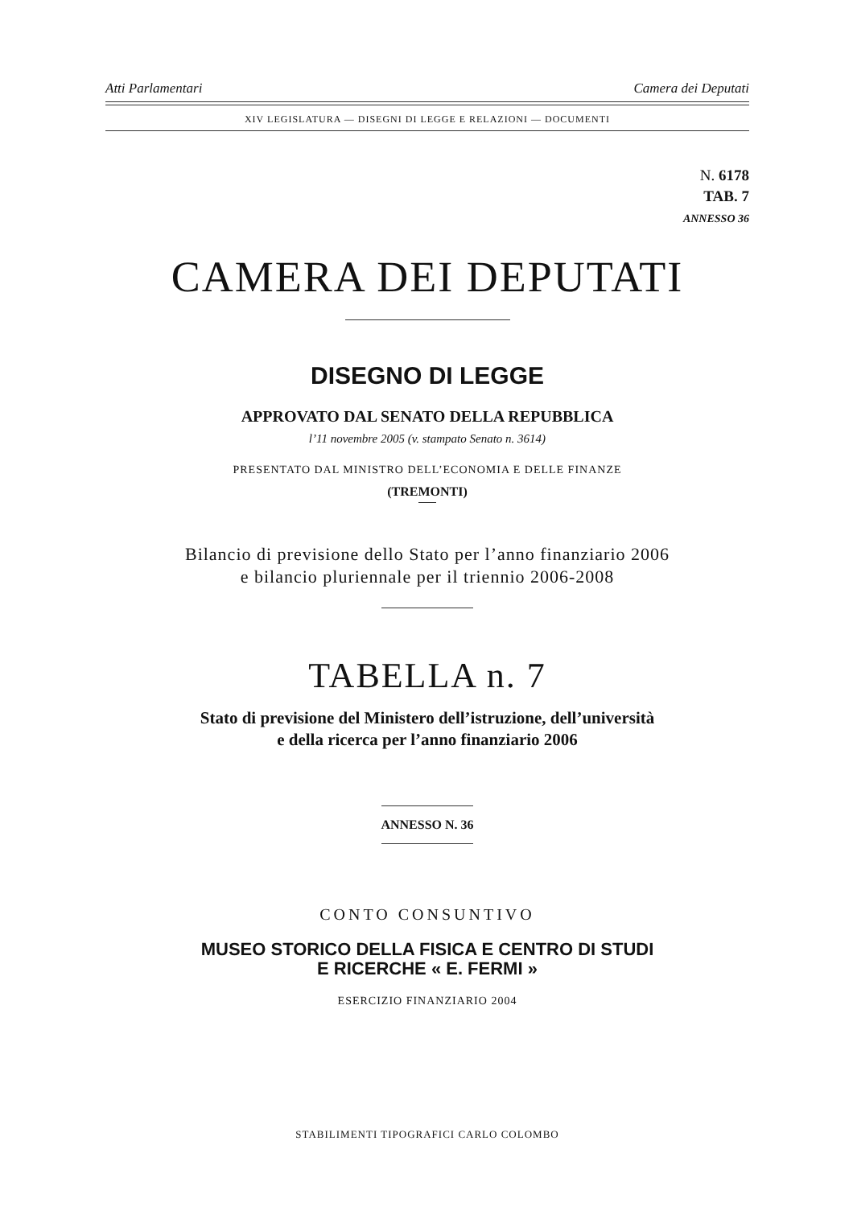Atti Parlamentari Camera dei Deputati
XIV LEGISLATURA — DISEGNI DI LEGGE E RELAZIONI — DOCUMENTI
N. 6178
TAB. 7
ANNESSO 36
CAMERA DEI DEPUTATI
DISEGNO DI LEGGE
APPROVATO DAL SENATO DELLA REPUBBLICA
l’11 novembre 2005 (v. stampato Senato n. 3614)
PRESENTATO DAL MINISTRO DELL’ECONOMIA E DELLE FINANZE
(TREMONTI)
Bilancio di previsione dello Stato per l’anno finanziario 2006
e bilancio pluriennale per il triennio 2006-2008
TABELLA n. 7
Stato di previsione del Ministero dell’istruzione, dell’università
e della ricerca per l’anno finanziario 2006
ANNESSO N. 36
CONTO CONSUNTIVO
MUSEO STORICO DELLA FISICA E CENTRO DI STUDI
E RICERCHE « E. FERMI »
ESERCIZIO FINANZIARIO 2004
STABILIMENTI TIPOGRAFICI CARLO COLOMBO